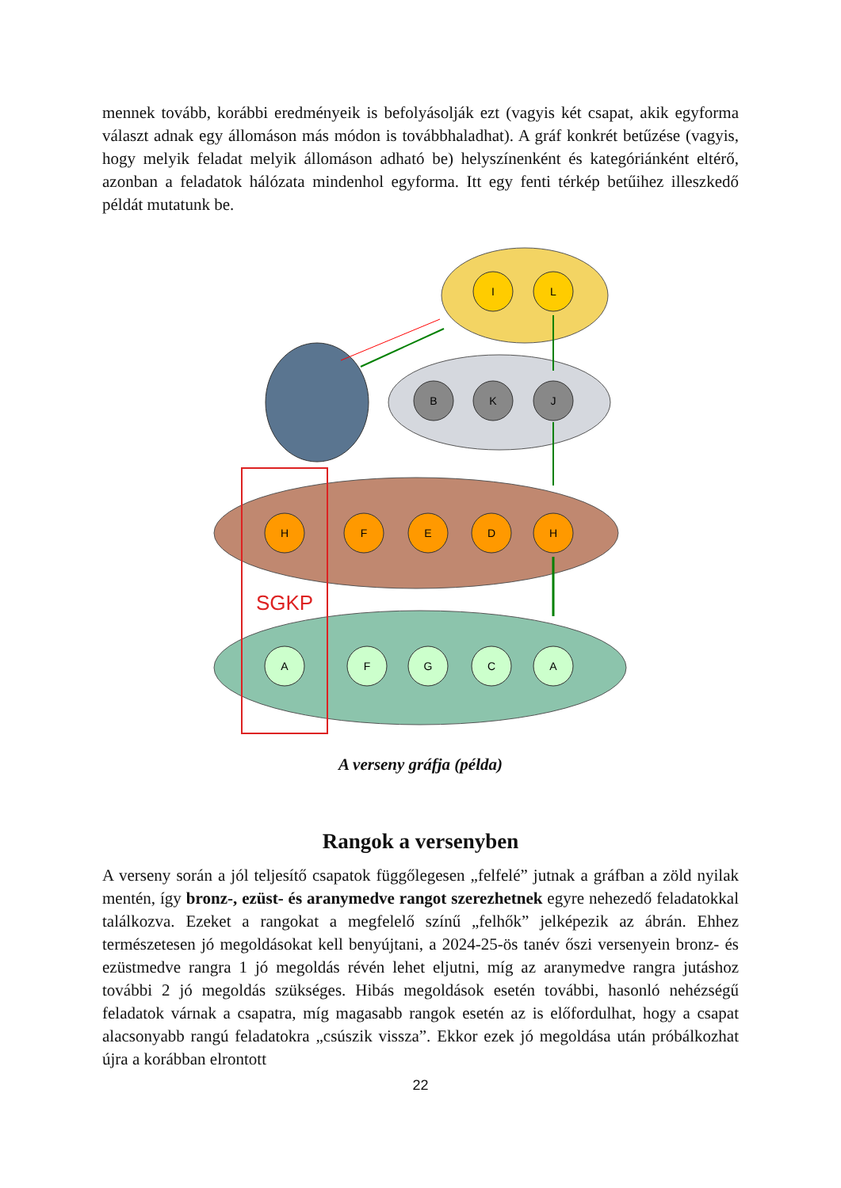mennek tovább, korábbi eredményeik is befolyásolják ezt (vagyis két csapat, akik egyforma választ adnak egy állomáson más módon is továbbhaladhat). A gráf konkrét betűzése (vagyis, hogy melyik feladat melyik állomáson adható be) helyszínenként és kategóriánként eltérő, azonban a feladatok hálózata mindenhol egyforma. Itt egy fenti térkép betűihez illeszkedő példát mutatunk be.
SGKP
I
L
B
K
J
H
F
E
D
H
A
F
G
C
A
A verseny gráfja (példa)
Rangok a versenyben
A verseny során a jól teljesítő csapatok függőlegesen „felfelé” jutnak a gráfban a zöld nyilak mentén, így bronz-, ezüst- és aranymedve rangot szerezhetnek egyre nehezedő feladatokkal találkozva. Ezeket a rangokat a megfelelő színű „felhők” jelképezik az ábrán. Ehhez természetesen jó megoldásokat kell benyújtani, a 2024-25-ös tanév őszi versenyein bronz- és ezüstmedve rangra 1 jó megoldás révén lehet eljutni, míg az aranymedve rangra jutáshoz további 2 jó megoldás szükséges. Hibás megoldások esetén további, hasonló nehézségű feladatok várnak a csapatra, míg magasabb rangok esetén az is előfordulhat, hogy a csapat alacsonyabb rangú feladatokra „csúszik vissza”. Ekkor ezek jó megoldása után próbálkozhat újra a korábban elrontott
22